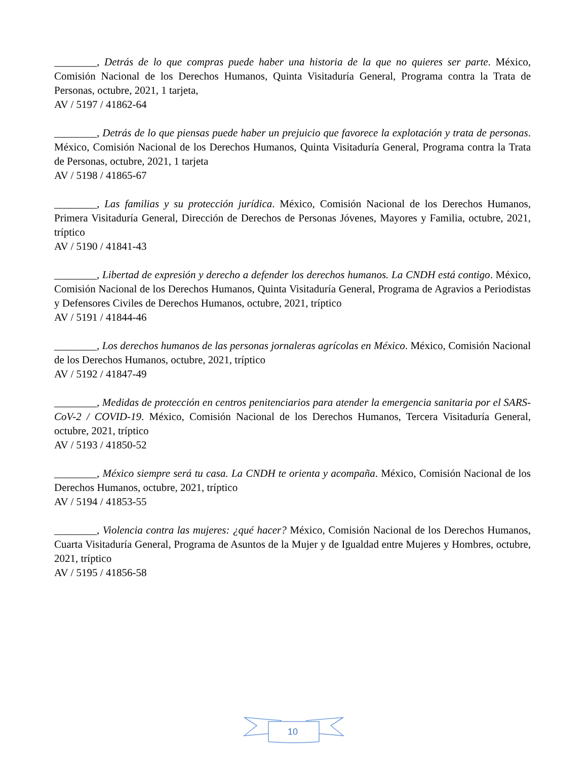________, Detrás de lo que compras puede haber una historia de la que no quieres ser parte. México, Comisión Nacional de los Derechos Humanos, Quinta Visitaduría General, Programa contra la Trata de Personas, octubre, 2021, 1 tarjeta,
AV / 5197 / 41862-64
________, Detrás de lo que piensas puede haber un prejuicio que favorece la explotación y trata de personas. México, Comisión Nacional de los Derechos Humanos, Quinta Visitaduría General, Programa contra la Trata de Personas, octubre, 2021, 1 tarjeta
AV / 5198 / 41865-67
________, Las familias y su protección jurídica. México, Comisión Nacional de los Derechos Humanos, Primera Visitaduría General, Dirección de Derechos de Personas Jóvenes, Mayores y Familia, octubre, 2021, tríptico
AV / 5190 / 41841-43
________, Libertad de expresión y derecho a defender los derechos humanos. La CNDH está contigo. México, Comisión Nacional de los Derechos Humanos, Quinta Visitaduría General, Programa de Agravios a Periodistas y Defensores Civiles de Derechos Humanos, octubre, 2021, tríptico
AV / 5191 / 41844-46
________, Los derechos humanos de las personas jornaleras agrícolas en México. México, Comisión Nacional de los Derechos Humanos, octubre, 2021, tríptico
AV / 5192 / 41847-49
________, Medidas de protección en centros penitenciarios para atender la emergencia sanitaria por el SARS-CoV-2 / COVID-19. México, Comisión Nacional de los Derechos Humanos, Tercera Visitaduría General, octubre, 2021, tríptico
AV / 5193 / 41850-52
________, México siempre será tu casa. La CNDH te orienta y acompaña. México, Comisión Nacional de los Derechos Humanos, octubre, 2021, tríptico
AV / 5194 / 41853-55
________, Violencia contra las mujeres: ¿qué hacer? México, Comisión Nacional de los Derechos Humanos, Cuarta Visitaduría General, Programa de Asuntos de la Mujer y de Igualdad entre Mujeres y Hombres, octubre, 2021, tríptico
AV / 5195 / 41856-58
10